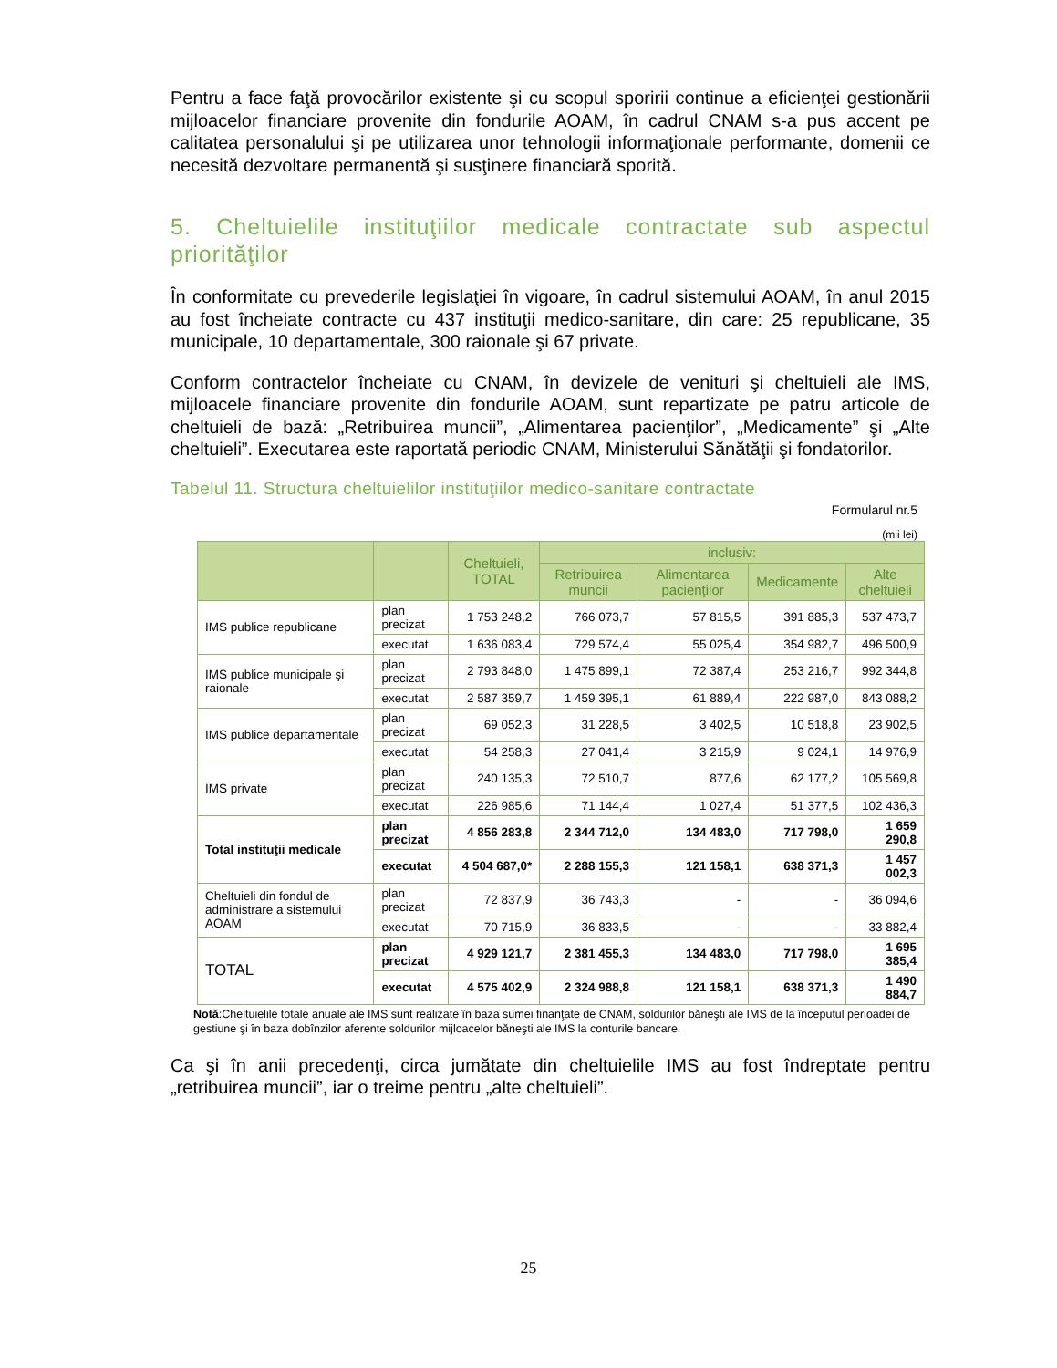Pentru a face faţă provocărilor existente şi cu scopul sporirii continue a eficienţei gestionării mijloacelor financiare provenite din fondurile AOAM, în cadrul CNAM s-a pus accent pe calitatea personalului şi pe utilizarea unor tehnologii informaţionale performante, domenii ce necesită dezvoltare permanentă şi susţinere financiară sporită.
5. Cheltuielile instituţiilor medicale contractate sub aspectul priorităţilor
În conformitate cu prevederile legislaţiei în vigoare, în cadrul sistemului AOAM, în anul 2015 au fost încheiate contracte cu 437 instituţii medico-sanitare, din care: 25 republicane, 35 municipale, 10 departamentale, 300 raionale şi 67 private.
Conform contractelor încheiate cu CNAM, în devizele de venituri şi cheltuieli ale IMS, mijloacele financiare provenite din fondurile AOAM, sunt repartizate pe patru articole de cheltuieli de bază: „Retribuirea muncii”, „Alimentarea pacienţilor”, „Medicamente” şi „Alte cheltuieli”. Executarea este raportată periodic CNAM, Ministerului Sănătăţii şi fondatorilor.
Tabelul 11. Structura cheltuielilor instituţiilor medico-sanitare contractate
Formularul nr.5
(mii lei)
| | | Cheltuieli, TOTAL | inclusiv: | | | |
| --- | --- | --- | --- | --- | --- | --- |
| | | | Retribuirea muncii | Alimentarea pacienţilor | Medicamente | Alte cheltuieli |
| IMS publice republicane | plan precizat | 1 753 248,2 | 766 073,7 | 57 815,5 | 391 885,3 | 537 473,7 |
| | executat | 1 636 083,4 | 729 574,4 | 55 025,4 | 354 982,7 | 496 500,9 |
| IMS publice municipale şi raionale | plan precizat | 2 793 848,0 | 1 475 899,1 | 72 387,4 | 253 216,7 | 992 344,8 |
| | executat | 2 587 359,7 | 1 459 395,1 | 61 889,4 | 222 987,0 | 843 088,2 |
| IMS publice departamentale | plan precizat | 69 052,3 | 31 228,5 | 3 402,5 | 10 518,8 | 23 902,5 |
| | executat | 54 258,3 | 27 041,4 | 3 215,9 | 9 024,1 | 14 976,9 |
| IMS private | plan precizat | 240 135,3 | 72 510,7 | 877,6 | 62 177,2 | 105 569,8 |
| | executat | 226 985,6 | 71 144,4 | 1 027,4 | 51 377,5 | 102 436,3 |
| Total instituţii medicale | plan precizat | 4 856 283,8 | 2 344 712,0 | 134 483,0 | 717 798,0 | 1 659 290,8 |
| | executat | 4 504 687,0* | 2 288 155,3 | 121 158,1 | 638 371,3 | 1 457 002,3 |
| Cheltuieli din fondul de administrare a sistemului AOAM | plan precizat | 72 837,9 | 36 743,3 | - | - | 36 094,6 |
| | executat | 70 715,9 | 36 833,5 | - | - | 33 882,4 |
| TOTAL | plan precizat | 4 929 121,7 | 2 381 455,3 | 134 483,0 | 717 798,0 | 1 695 385,4 |
| | executat | 4 575 402,9 | 2 324 988,8 | 121 158,1 | 638 371,3 | 1 490 884,7 |
Notă:Cheltuielile totale anuale ale IMS sunt realizate în baza sumei finanţate de CNAM, soldurilor băneşti ale IMS de la începutul perioadei de gestiune şi în baza dobînzilor aferente soldurilor mijloacelor băneşti ale IMS la conturile bancare.
Ca şi în anii precedenţi, circa jumătate din cheltuielile IMS au fost îndreptate pentru „retribuirea muncii”, iar o treime pentru „alte cheltuieli”.
25